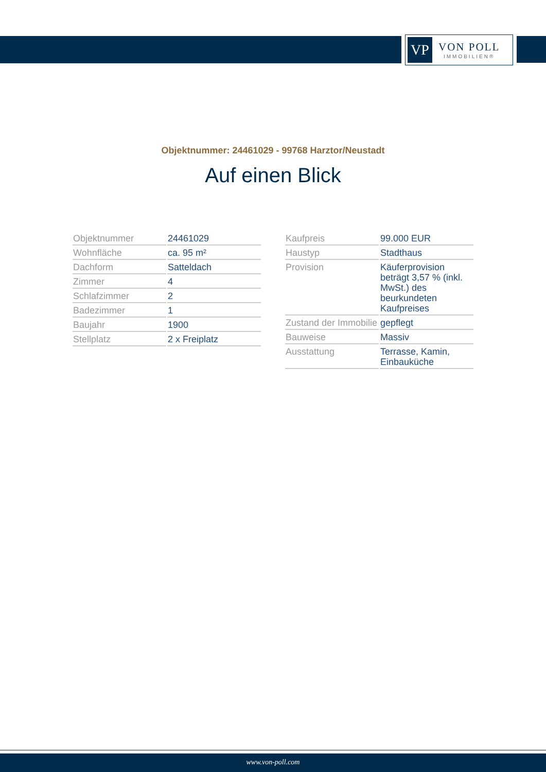VP
VON POLL
IMMOBILIEN®
Objektnummer: 24461029 - 99768 Harztor/Neustadt
Auf einen Blick
| Objektnummer | 24461029 |
| Wohnfläche | ca. 95 m² |
| Dachform | Satteldach |
| Zimmer | 4 |
| Schlafzimmer | 2 |
| Badezimmer | 1 |
| Baujahr | 1900 |
| Stellplatz | 2 x Freiplatz |
| Kaufpreis | 99.000 EUR |
| Haustyp | Stadthaus |
| Provision | Käuferprovision beträgt 3,57 % (inkl. MwSt.) des beurkundeten Kaufpreises |
| Zustand der Immobilie | gepflegt |
| Bauweise | Massiv |
| Ausstattung | Terrasse, Kamin, Einbauküche |
www.von-poll.com